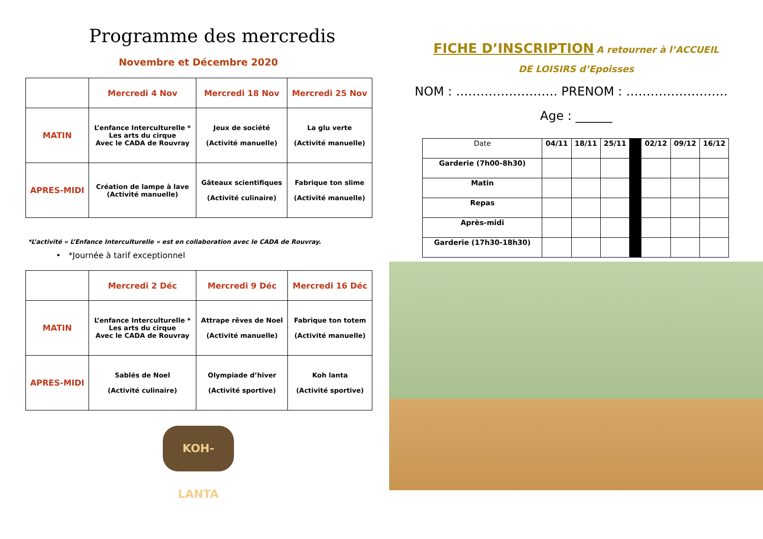Programme des mercredis
Novembre et Décembre 2020
| | Mercredi 4 Nov | Mercredi 18 Nov | Mercredi 25 Nov |
| --- | --- | --- | --- |
| MATIN | L’enfance Interculturelle * Les arts du cirque Avec le CADA de Rouvray | Jeux de société (Activité manuelle) | La glu verte (Activité manuelle) |
| APRES-MIDI | Création de lampe à lave (Activité manuelle) | Gâteaux scientifiques (Activité culinaire) | Fabrique ton slime (Activité manuelle) |
*L’activité « L’Enfance Interculturelle » est en collaboration avec le CADA de Rouvray.
• *Journée à tarif exceptionnel
| | Mercredi 2 Déc | Mercredi 9 Déc | Mercredi 16 Déc |
| --- | --- | --- | --- |
| MATIN | L’enfance Interculturelle * Les arts du cirque Avec le CADA de Rouvray | Attrape rêves de Noel (Activité manuelle) | Fabrique ton totem (Activité manuelle) |
| APRES-MIDI | Sablés de Noel (Activité culinaire) | Olympiade d’hiver (Activité sportive) | Koh lanta (Activité sportive) |
KOH-LANTA
FICHE D’INSCRIPTION A retourner à l’ACCUEIL
DE LOISIRS d’Epoisses
NOM : ……………………. PRENOM : …………………….
Age : ______
| Date | 04/11 | 18/11 | 25/11 | | 02/12 | 09/12 | 16/12 |
| Garderie (7h00-8h30) | | | | | | | |
| Matin | | | | | | | |
| Repas | | | | | | | |
| Après-midi | | | | | | | |
| Garderie (17h30-18h30) | | | | | | | |